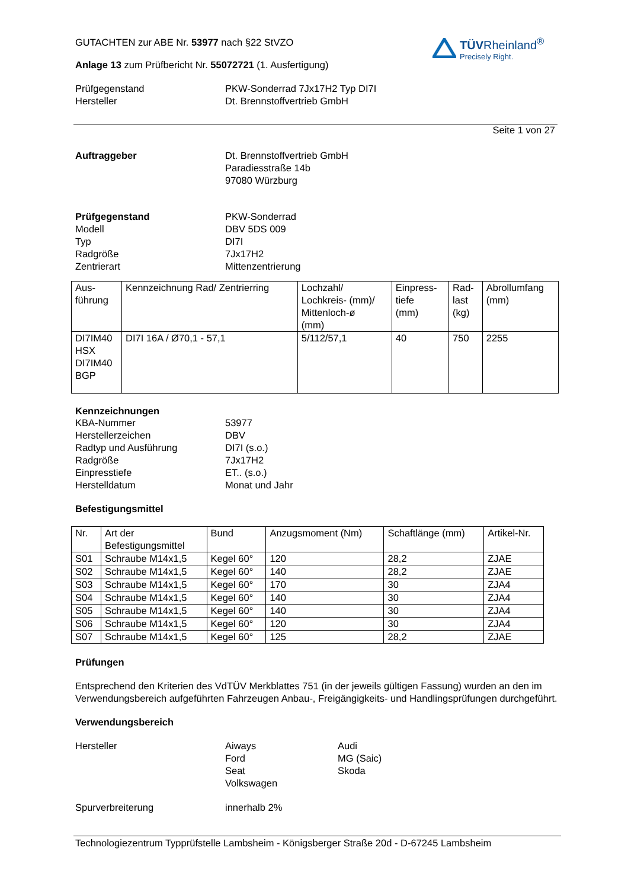GUTACHTEN zur ABE Nr. 53977 nach §22 StVZO
Anlage 13 zum Prüfbericht Nr. 55072721 (1. Ausfertigung)
Prüfgegenstand PKW-Sonderrad 7Jx17H2 Typ DI7I
Hersteller Dt. Brennstoffvertrieb GmbH
TÜVRheinland<sup>®</sup>
Precisely Right.
Seite 1 von 27
Auftraggeber Dt. Brennstoffvertrieb GmbH
Paradiesstraße 14b
97080 Würzburg
Prüfgegenstand
Modell
Typ
Radgröße
Zentrierart
PKW-Sonderrad
DBV 5DS 009
DI7I
7Jx17H2
Mittenzentrierung
| Aus- führung | Kennzeichnung Rad/ Zentrierring | Lochzahl/ Lochkreis- (mm)/ Mittenloch-ø (mm) | Einpress- tiefe (mm) | Rad- last (kg) | Abrollumfang (mm) |
| DI7IM40 HSX DI7IM40 BGP | DI7I 16A / Ø70,1 - 57,1 | 5/112/57,1 | 40 | 750 | 2255 |
Kennzeichnungen
KBA-Nummer
Herstellerzeichen
Radtyp und Ausführung
Radgröße
Einpresstiefe
Herstelldatum
53977
DBV
DI7I (s.o.)
7Jx17H2
ET.. (s.o.)
Monat und Jahr
Befestigungsmittel
| Nr. | Art der Befestigungsmittel | Bund | Anzugsmoment (Nm) | Schaftlänge (mm) | Artikel-Nr. |
| S01 | Schraube M14x1,5 | Kegel 60° | 120 | 28,2 | ZJAE |
| S02 | Schraube M14x1,5 | Kegel 60° | 140 | 28,2 | ZJAE |
| S03 | Schraube M14x1,5 | Kegel 60° | 170 | 30 | ZJA4 |
| S04 | Schraube M14x1,5 | Kegel 60° | 140 | 30 | ZJA4 |
| S05 | Schraube M14x1,5 | Kegel 60° | 140 | 30 | ZJA4 |
| S06 | Schraube M14x1,5 | Kegel 60° | 120 | 30 | ZJA4 |
| S07 | Schraube M14x1,5 | Kegel 60° | 125 | 28,2 | ZJAE |
Prüfungen
Entsprechend den Kriterien des VdTÜV Merkblattes 751 (in der jeweils gültigen Fassung) wurden an den im Verwendungsbereich aufgeführten Fahrzeugen Anbau-, Freigängigkeits- und Handlingsprüfungen durchgeführt.
Verwendungsbereich
Hersteller Aiways
Ford
Seat
Volkswagen
Audi
MG (Saic)
Skoda
Spurverbreiterung innerhalb 2%
Technologiezentrum Typprüfstelle Lambsheim - Königsberger Straße 20d - D-67245 Lambsheim